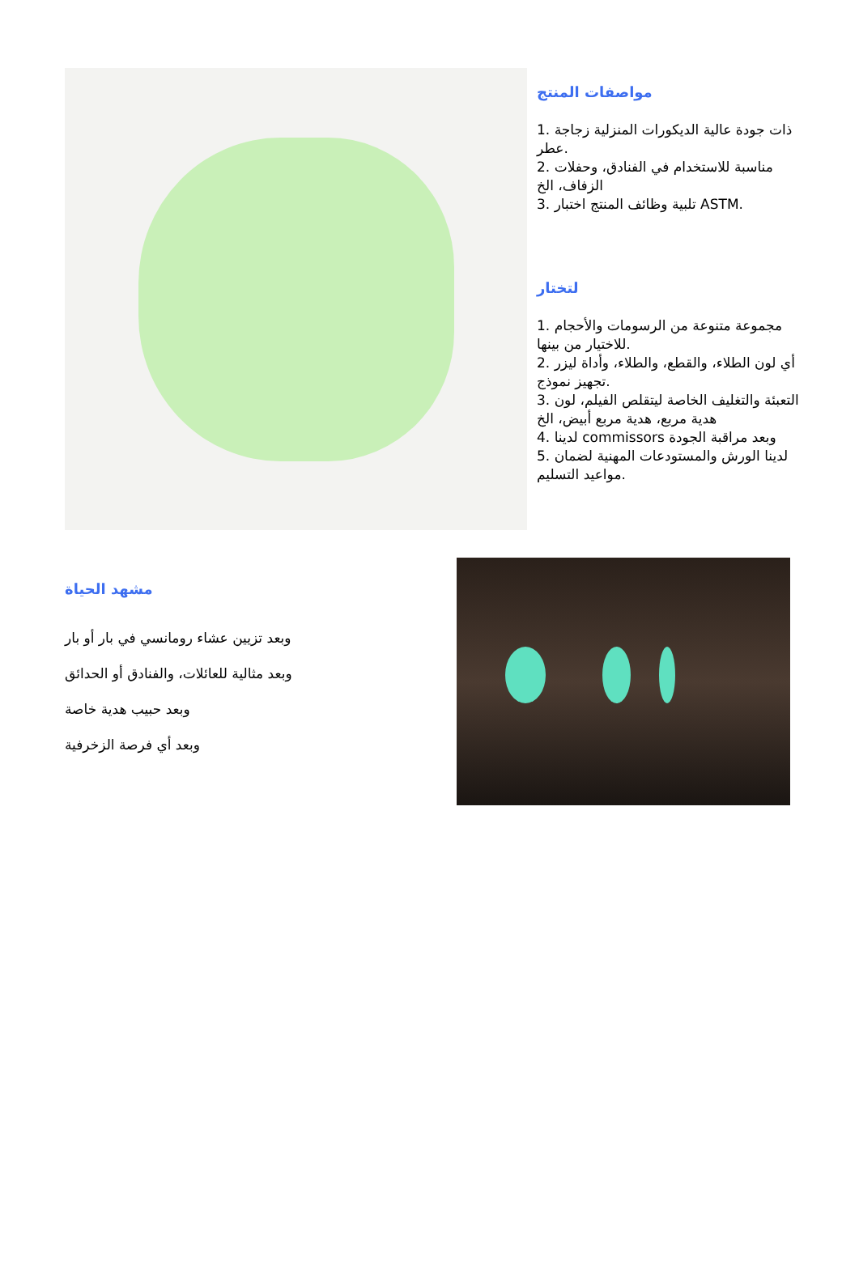مواصفات المنتج
1. ذات جودة عالية الديكورات المنزلية زجاجة عطر.
2. مناسبة للاستخدام في الفنادق، وحفلات الزفاف، الخ
3. تلبية وظائف المنتج اختبار ASTM.
لتختار
1. مجموعة متنوعة من الرسومات والأحجام للاختيار من بينها.
2. أي لون الطلاء، والقطع، والطلاء، وأداة ليزر تجهيز نموذج.
3. التعبئة والتغليف الخاصة ليتقلص الفيلم، لون هدية مربع، هدية مربع أبيض، الخ
4. لدينا commissors وبعد مراقبة الجودة
5. لدينا الورش والمستودعات المهنية لضمان مواعيد التسليم.
مشهد الحياة
وبعد تزيين عشاء رومانسي في بار أو بار
وبعد مثالية للعائلات، والفنادق أو الحدائق
وبعد حبيب هدية خاصة
وبعد أي فرصة الزخرفية